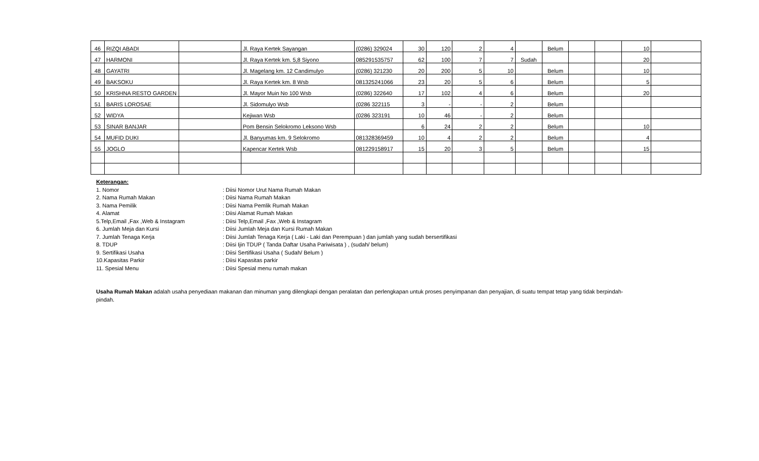| 46 | RIZQI ABADI | | Jl. Raya Kertek Sayangan | (0286) 329024 | 30 | 120 | 2 | 4 | | Belum | | | 10 | |
| 47 | HARMONI | | Jl. Raya Kertek km. 5,8 Siyono | 085291535757 | 62 | 100 | 7 | 7 | Sudah | | | | 20 | |
| 48 | GAYATRI | | Jl. Magelang km. 12 Candimulyo | (0286) 321230 | 20 | 200 | 5 | 10 | | Belum | | | 10 | |
| 49 | BAKSOKU | | Jl. Raya Kertek km. 8 Wsb | 081325241066 | 23 | 20 | 5 | 6 | | Belum | | | 5 | |
| 50 | KRISHNA RESTO GARDEN | | Jl. Mayor Muin No 100 Wsb | (0286) 322640 | 17 | 102 | 4 | 6 | | Belum | | | 20 | |
| 51 | BARIS LOROSAE | | Jl. Sidomulyo Wsb | (0286 322115 | 3 | - | - | 2 | | Belum | | | | |
| 52 | WIDYA | | Kejiwan Wsb | (0286 323191 | 10 | 46 | - | 2 | | Belum | | | | |
| 53 | SINAR BANJAR | | Pom Bensin Selokromo Leksono Wsb | | 6 | 24 | 2 | 2 | | Belum | | | 10 | |
| 54 | MUFID DUKI | | Jl. Banyumas km. 9 Selokromo | 081328369459 | 10 | 4 | 2 | 2 | | Belum | | | 4 | |
| 55 | JOGLO | | Kapencar Kertek Wsb | 081229158917 | 15 | 20 | 3 | 5 | | Belum | | | 15 | |
Keterangan:
1. Nomor: Diisi Nomor Urut Nama Rumah Makan
2. Nama Rumah Makan: Diisi Nama Rumah Makan
3. Nama Pemilik: Diisi Nama Pemlik Rumah Makan
4. Alamat: Diisi Alamat Rumah Makan
5.Telp,Email ,Fax ,Web & Instagram: Diisi Telp,Email ,Fax ,Web & Instagram
6. Jumlah Meja dan Kursi: Diisi Jumlah Meja dan Kursi Rumah Makan
7. Jumlah Tenaga Kerja: Diisi Jumlah Tenaga Kerja ( Laki - Laki dan Perempuan ) dan jumlah yang sudah bersertifikasi
8. TDUP: Diisi Ijin TDUP ( Tanda Daftar Usaha Pariwisata ) , (sudah/ belum)
9. Sertifikasi Usaha: Diisi Sertifikasi Usaha ( Sudah/ Belum )
10.Kapasitas Parkir: Diisi Kapasitas parkir
11. Spesial Menu: Diisi Spesial menu rumah makan
Usaha Rumah Makan adalah usaha penyediaan makanan dan minuman yang dilengkapi dengan peralatan dan perlengkapan untuk proses penyimpanan dan penyajian, di suatu tempat tetap yang tidak berpindah-pindah.